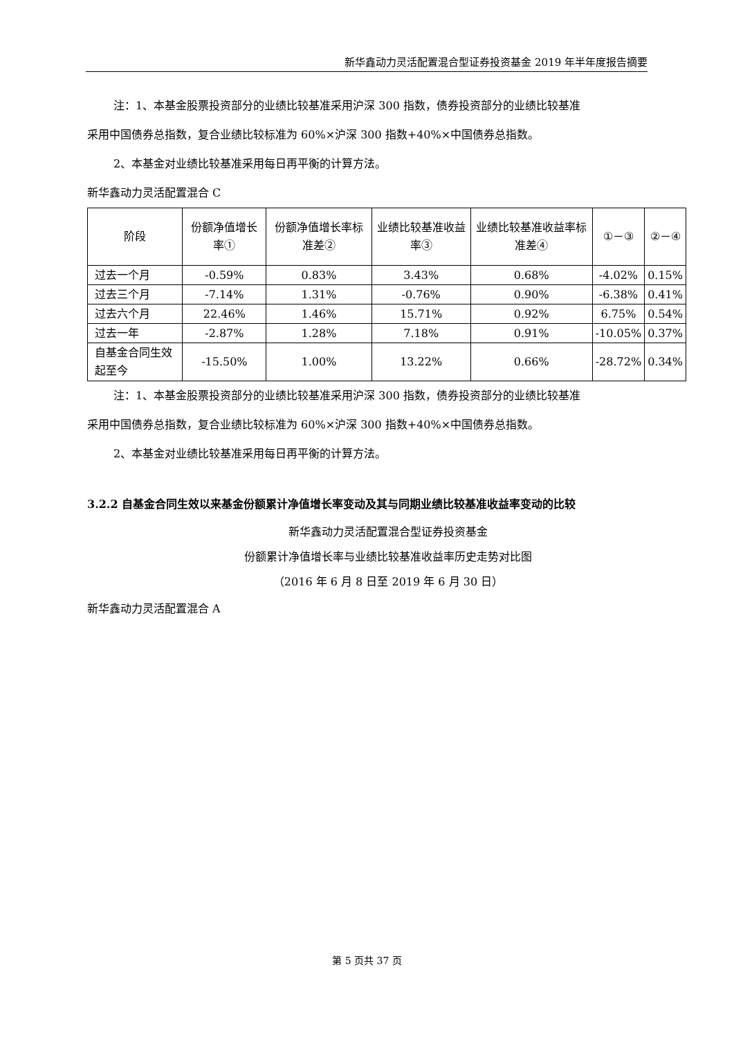新华鑫动力灵活配置混合型证券投资基金 2019 年半年度报告摘要
注：1、本基金股票投资部分的业绩比较基准采用沪深 300 指数，债券投资部分的业绩比较基准
采用中国债券总指数，复合业绩比较标准为 60%×沪深 300 指数+40%×中国债券总指数。
2、本基金对业绩比较基准采用每日再平衡的计算方法。
新华鑫动力灵活配置混合 C
| 阶段 | 份额净值增长率① | 份额净值增长率标准差② | 业绩比较基准收益率③ | 业绩比较基准收益率标准差④ | ①－③ | ②－④ |
| --- | --- | --- | --- | --- | --- | --- |
| 过去一个月 | -0.59% | 0.83% | 3.43% | 0.68% | -4.02% | 0.15% |
| 过去三个月 | -7.14% | 1.31% | -0.76% | 0.90% | -6.38% | 0.41% |
| 过去六个月 | 22.46% | 1.46% | 15.71% | 0.92% | 6.75% | 0.54% |
| 过去一年 | -2.87% | 1.28% | 7.18% | 0.91% | -10.05% | 0.37% |
| 自基金合同生效起至今 | -15.50% | 1.00% | 13.22% | 0.66% | -28.72% | 0.34% |
注：1、本基金股票投资部分的业绩比较基准采用沪深 300 指数，债券投资部分的业绩比较基准
采用中国债券总指数，复合业绩比较标准为 60%×沪深 300 指数+40%×中国债券总指数。
2、本基金对业绩比较基准采用每日再平衡的计算方法。
3.2.2 自基金合同生效以来基金份额累计净值增长率变动及其与同期业绩比较基准收益率变动的比较
新华鑫动力灵活配置混合型证券投资基金
份额累计净值增长率与业绩比较基准收益率历史走势对比图
（2016 年 6 月 8 日至 2019 年 6 月 30 日）
新华鑫动力灵活配置混合 A
第 5 页共 37 页